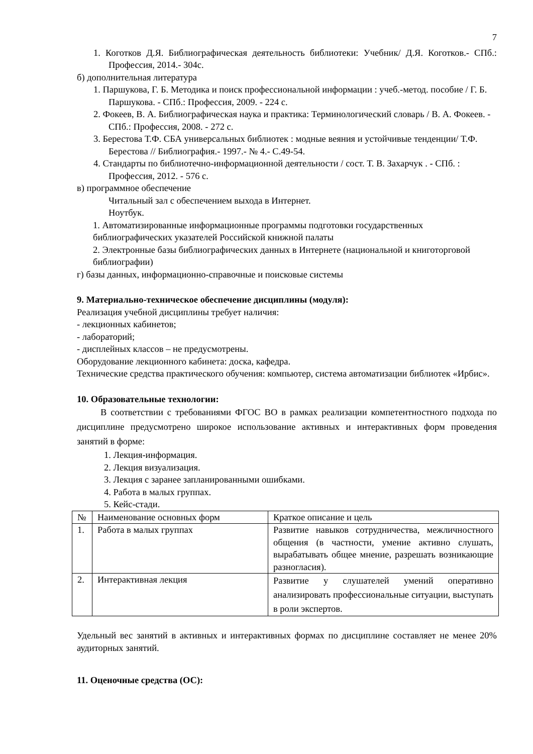7
1. Коготков Д.Я. Библиографическая деятельность библиотеки: Учебник/ Д.Я. Коготков.- СПб.: Профессия, 2014.- 304с.
б) дополнительная литература
1. Паршукова, Г. Б. Методика и поиск профессиональной информации : учеб.-метод. пособие / Г. Б. Паршукова. - СПб.: Профессия, 2009. - 224 с.
2. Фокеев, В. А. Библиографическая наука и практика: Терминологический словарь / В. А. Фокеев. - СПб.: Профессия, 2008. - 272 с.
3. Берестова Т.Ф. СБА универсальных библиотек : модные веяния и устойчивые тенденции/ Т.Ф. Берестова // Библиография.- 1997.- № 4.- С.49-54.
4. Стандарты по библиотечно-информационной деятельности / сост. Т. В. Захарчук . - СПб. : Профессия, 2012. - 576 с.
в) программное обеспечение
Читальный зал с обеспечением выхода в Интернет.
Ноутбук.
1. Автоматизированные информационные программы подготовки государственных библиографических указателей Российской книжной палаты
2. Электронные базы библиографических данных в Интернете (национальной и книготорговой библиографии)
г) базы данных, информационно-справочные и поисковые системы
9. Материально-техническое обеспечение дисциплины (модуля):
Реализация учебной дисциплины требует наличия:
- лекционных кабинетов;
- лабораторий;
- дисплейных классов – не предусмотрены.
Оборудование лекционного кабинета: доска, кафедра.
Технические средства практического обучения: компьютер, система автоматизации библиотек «Ирбис».
10. Образовательные технологии:
В соответствии с требованиями ФГОС ВО в рамках реализации компетентностного подхода по дисциплине предусмотрено широкое использование активных и интерактивных форм проведения занятий в форме:
1. Лекция-информация.
2. Лекция визуализация.
3. Лекция с заранее запланированными ошибками.
4. Работа в малых группах.
5. Кейс-стади.
| № | Наименование основных форм | Краткое описание и цель |
| 1. | Работа в малых группах | Развитие навыков сотрудничества, межличностного общения (в частности, умение активно слушать, вырабатывать общее мнение, разрешать возникающие разногласия). |
| 2. | Интерактивная лекция | Развитие у слушателей умений оперативно анализировать профессиональные ситуации, выступать в роли экспертов. |
Удельный вес занятий в активных и интерактивных формах по дисциплине составляет не менее 20% аудиторных занятий.
11. Оценочные средства (ОС):